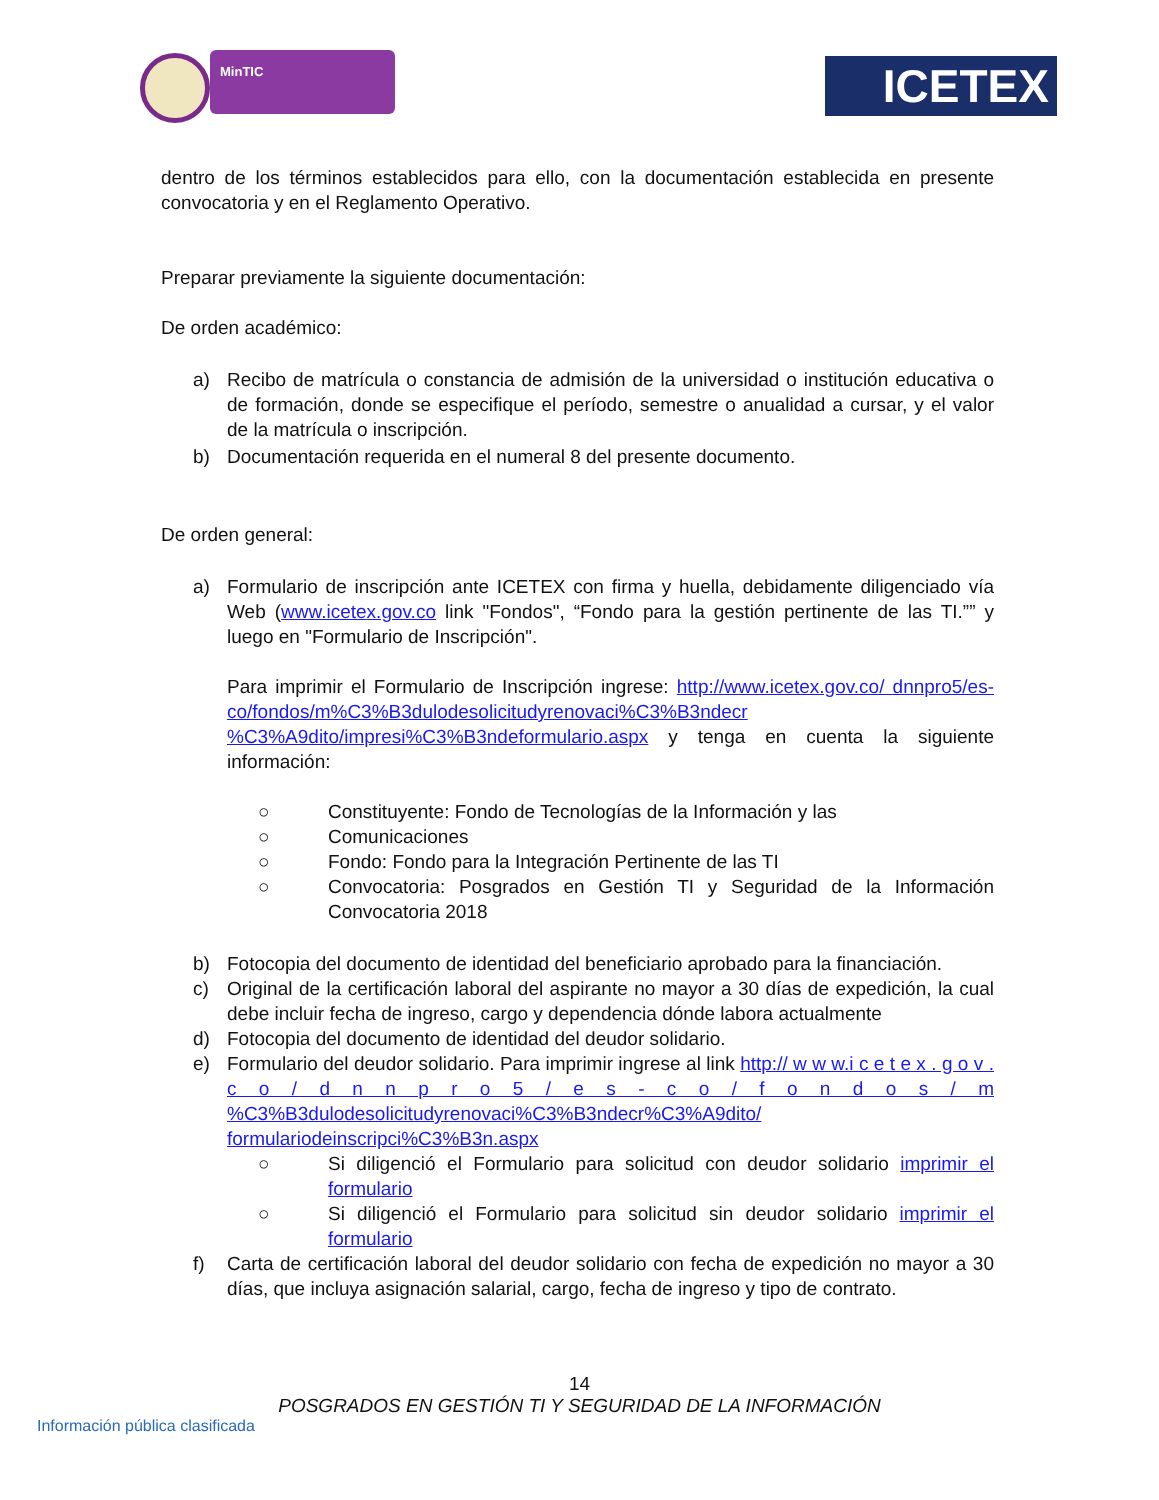MinTIC ICETEX
dentro de los términos establecidos para ello, con la documentación establecida en presente convocatoria y en el Reglamento Operativo.
Preparar previamente la siguiente documentación:
De orden académico:
a) Recibo de matrícula o constancia de admisión de la universidad o institución educativa o de formación, donde se especifique el período, semestre o anualidad a cursar, y el valor de la matrícula o inscripción.
b) Documentación requerida en el numeral 8 del presente documento.
De orden general:
a) Formulario de inscripción ante ICETEX con firma y huella, debidamente diligenciado vía Web (www.icetex.gov.co link "Fondos", “Fondo para la gestión pertinente de las TI.”” y luego en "Formulario de Inscripción".
Para imprimir el Formulario de Inscripción ingrese: http://www.icetex.gov.co/ dnnpro5/es-co/fondos/m%C3%B3dulodesolicitudyrenovaci%C3%B3ndecr %C3%A9dito/impresi%C3%B3ndeformulario.aspx y tenga en cuenta la siguiente información:
○ Constituyente: Fondo de Tecnologías de la Información y las
○ Comunicaciones
○ Fondo: Fondo para la Integración Pertinente de las TI
○ Convocatoria: Posgrados en Gestión TI y Seguridad de la Información Convocatoria 2018
b) Fotocopia del documento de identidad del beneficiario aprobado para la financiación.
c) Original de la certificación laboral del aspirante no mayor a 30 días de expedición, la cual debe incluir fecha de ingreso, cargo y dependencia dónde labora actualmente
d) Fotocopia del documento de identidad del deudor solidario.
e) Formulario del deudor solidario. Para imprimir ingrese al link http:// w w w.i c e t e x . g o v . c o / d n n p r o 5 / e s - c o / f o n d o s / m %C3%B3dulodesolicitudyrenovaci%C3%B3ndecr%C3%A9dito/ formulariodeinscripci%C3%B3n.aspx
○ Si diligenció el Formulario para solicitud con deudor solidario imprimir el formulario
○ Si diligenció el Formulario para solicitud sin deudor solidario imprimir el formulario
f) Carta de certificación laboral del deudor solidario con fecha de expedición no mayor a 30 días, que incluya asignación salarial, cargo, fecha de ingreso y tipo de contrato.
14
POSGRADOS EN GESTIÓN TI Y SEGURIDAD DE LA INFORMACIÓN
Información pública clasificada